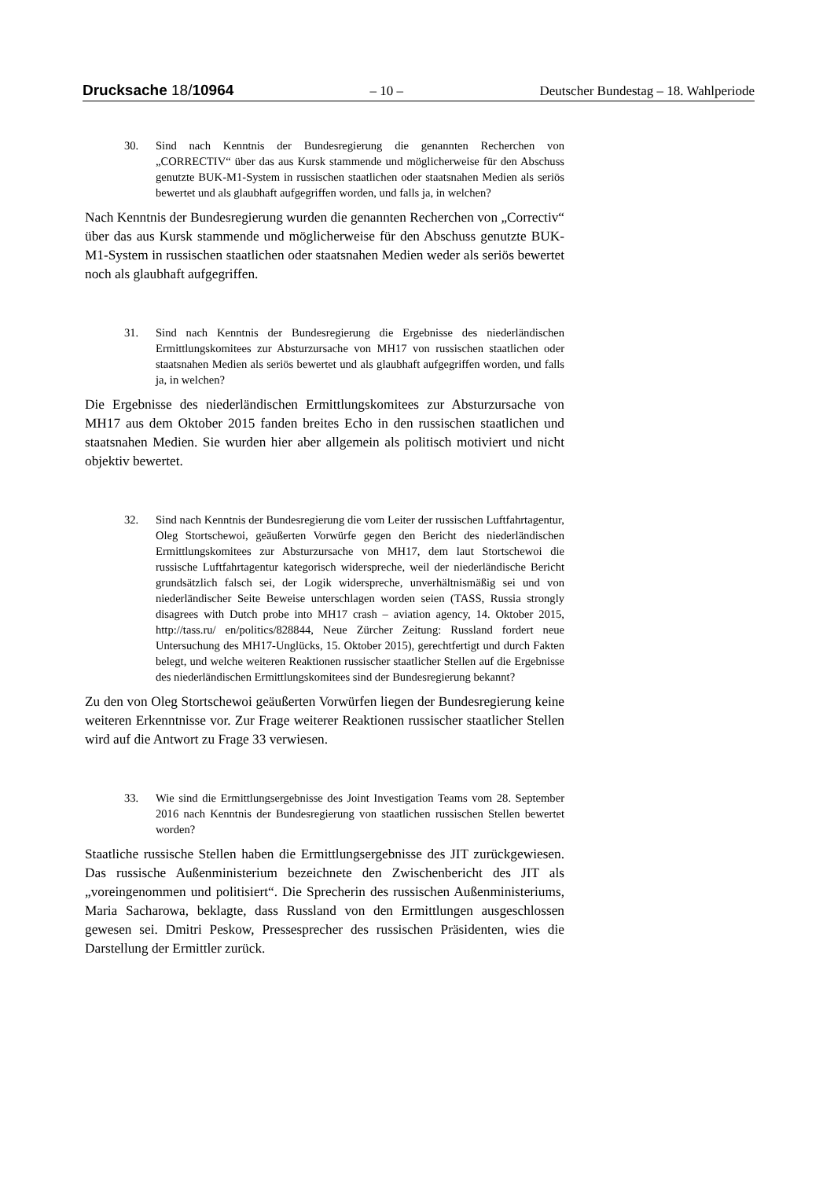Drucksache 18/10964 – 10 – Deutscher Bundestag – 18. Wahlperiode
30. Sind nach Kenntnis der Bundesregierung die genannten Recherchen von „CORRECTIV“ über das aus Kursk stammende und möglicherweise für den Abschuss genutzte BUK-M1-System in russischen staatlichen oder staatsnahen Medien als seriös bewertet und als glaubhaft aufgegriffen worden, und falls ja, in welchen?
Nach Kenntnis der Bundesregierung wurden die genannten Recherchen von „Correctiv“ über das aus Kursk stammende und möglicherweise für den Abschuss genutzte BUK-M1-System in russischen staatlichen oder staatsnahen Medien weder als seriös bewertet noch als glaubhaft aufgegriffen.
31. Sind nach Kenntnis der Bundesregierung die Ergebnisse des niederländischen Ermittlungskomitees zur Absturzursache von MH17 von russischen staatlichen oder staatsnahen Medien als seriös bewertet und als glaubhaft aufgegriffen worden, und falls ja, in welchen?
Die Ergebnisse des niederländischen Ermittlungskomitees zur Absturzursache von MH17 aus dem Oktober 2015 fanden breites Echo in den russischen staatlichen und staatsnahen Medien. Sie wurden hier aber allgemein als politisch motiviert und nicht objektiv bewertet.
32. Sind nach Kenntnis der Bundesregierung die vom Leiter der russischen Luftfahrtagentur, Oleg Stortschewoi, geäußerten Vorwürfe gegen den Bericht des niederländischen Ermittlungskomitees zur Absturzursache von MH17, dem laut Stortschewoi die russische Luftfahrtagentur kategorisch widerspreche, weil der niederländische Bericht grundsätzlich falsch sei, der Logik widerspreche, unverhältnismäßig sei und von niederländischer Seite Beweise unterschlagen worden seien (TASS, Russia strongly disagrees with Dutch probe into MH17 crash – aviation agency, 14. Oktober 2015, http://tass.ru/ en/politics/828844, Neue Zürcher Zeitung: Russland fordert neue Untersuchung des MH17-Unglücks, 15. Oktober 2015), gerechtfertigt und durch Fakten belegt, und welche weiteren Reaktionen russischer staatlicher Stellen auf die Ergebnisse des niederländischen Ermittlungskomitees sind der Bundesregierung bekannt?
Zu den von Oleg Stortschewoi geäußerten Vorwürfen liegen der Bundesregierung keine weiteren Erkenntnisse vor. Zur Frage weiterer Reaktionen russischer staatlicher Stellen wird auf die Antwort zu Frage 33 verwiesen.
33. Wie sind die Ermittlungsergebnisse des Joint Investigation Teams vom 28. September 2016 nach Kenntnis der Bundesregierung von staatlichen russischen Stellen bewertet worden?
Staatliche russische Stellen haben die Ermittlungsergebnisse des JIT zurückgewiesen. Das russische Außenministerium bezeichnete den Zwischenbericht des JIT als „voreingenommen und politisiert“. Die Sprecherin des russischen Außenministeriums, Maria Sacharowa, beklagte, dass Russland von den Ermittlungen ausgeschlossen gewesen sei. Dmitri Peskow, Pressesprecher des russischen Präsidenten, wies die Darstellung der Ermittler zurück.